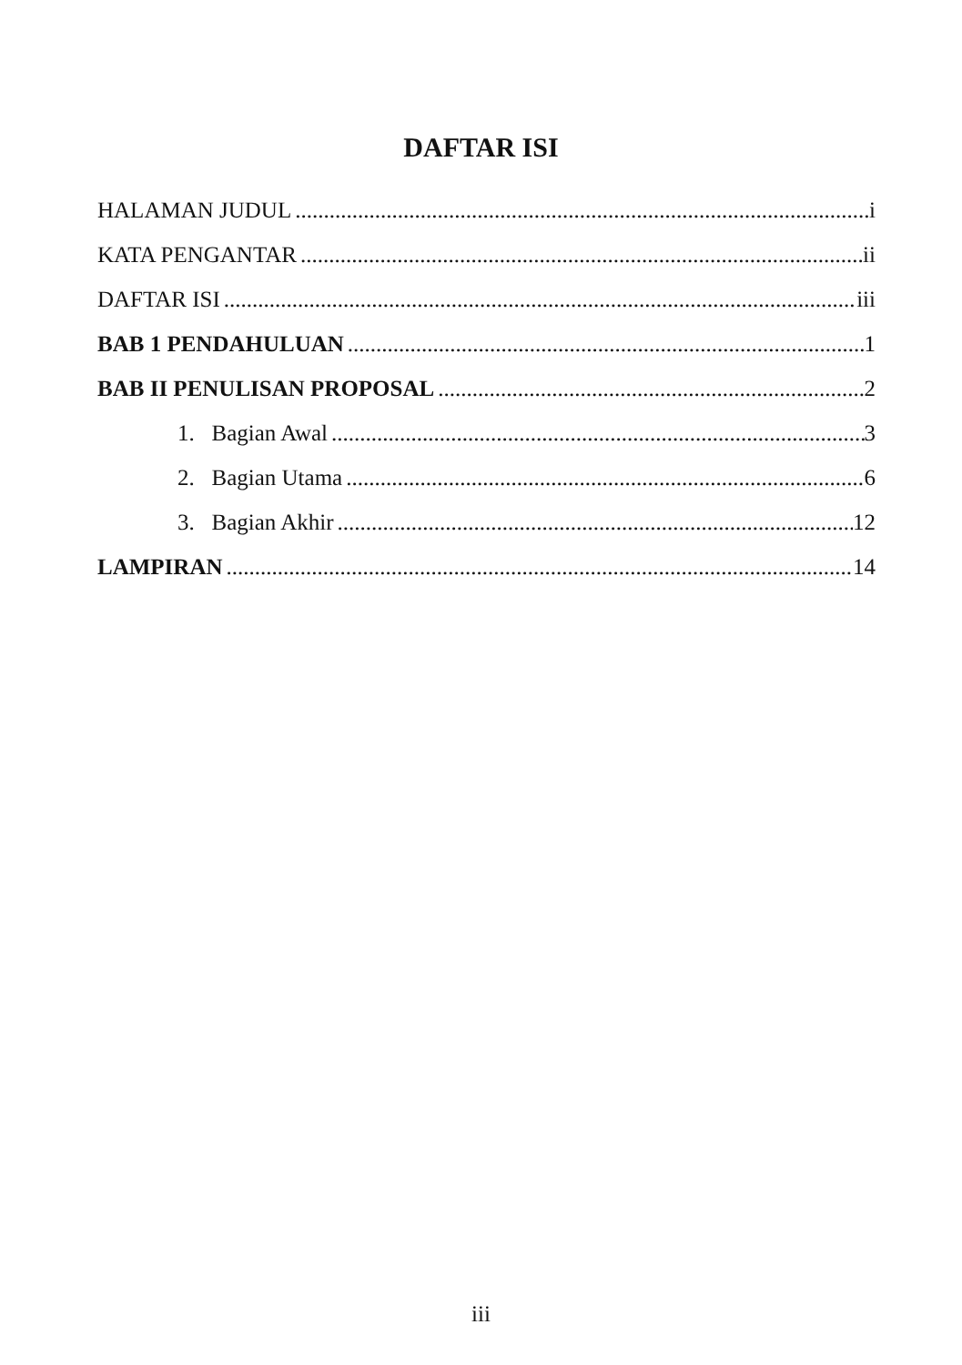DAFTAR ISI
HALAMAN JUDUL i
KATA PENGANTAR ii
DAFTAR ISI iii
BAB 1 PENDAHULUAN 1
BAB II PENULISAN PROPOSAL 2
1. Bagian Awal 3
2. Bagian Utama 6
3. Bagian Akhir 12
LAMPIRAN 14
iii